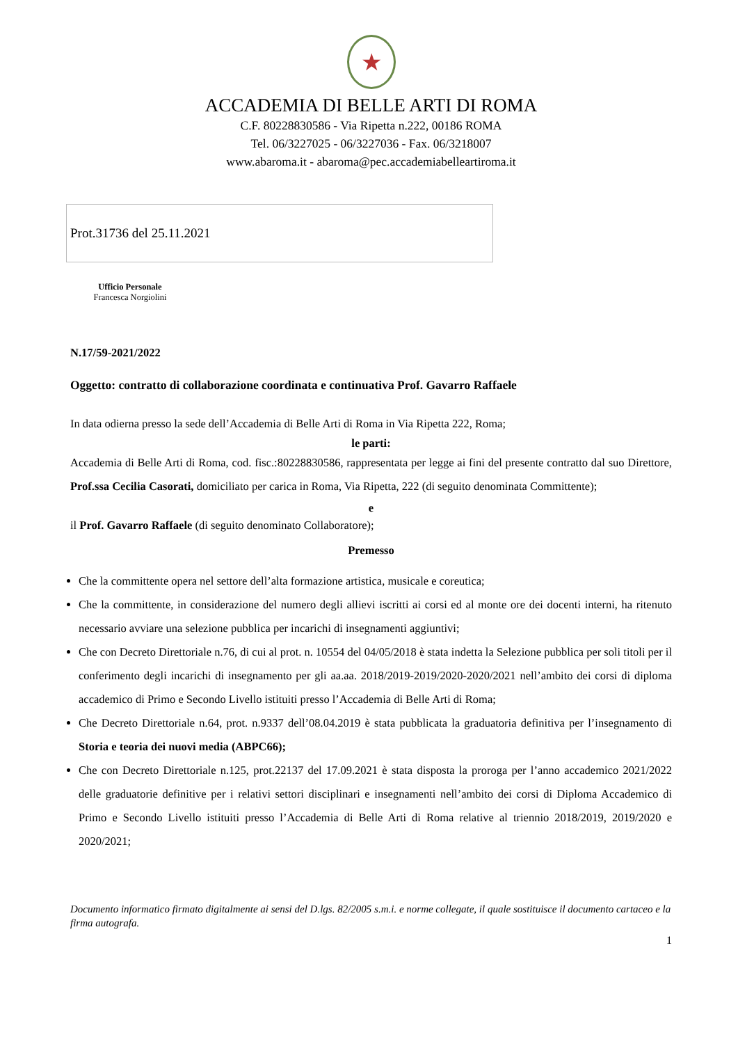★
ACCADEMIA DI BELLE ARTI DI ROMA
C.F. 80228830586 - Via Ripetta n.222, 00186 ROMA
Tel. 06/3227025 - 06/3227036 - Fax. 06/3218007
www.abaroma.it - abaroma@pec.accademiabelleartiroma.it
Prot.31736 del 25.11.2021
Ufficio Personale
Francesca Norgiolini
N.17/59-2021/2022
Oggetto: contratto di collaborazione coordinata e continuativa Prof. Gavarro Raffaele
In data odierna presso la sede dell’Accademia di Belle Arti di Roma in Via Ripetta 222, Roma;
le parti:
Accademia di Belle Arti di Roma, cod. fisc.:80228830586, rappresentata per legge ai fini del presente contratto dal suo Direttore, Prof.ssa Cecilia Casorati, domiciliato per carica in Roma, Via Ripetta, 222 (di seguito denominata Committente);
e
il Prof. Gavarro Raffaele (di seguito denominato Collaboratore);
Premesso
Che la committente opera nel settore dell’alta formazione artistica, musicale e coreutica;
Che la committente, in considerazione del numero degli allievi iscritti ai corsi ed al monte ore dei docenti interni, ha ritenuto necessario avviare una selezione pubblica per incarichi di insegnamenti aggiuntivi;
Che con Decreto Direttoriale n.76, di cui al prot. n. 10554 del 04/05/2018 è stata indetta la Selezione pubblica per soli titoli per il conferimento degli incarichi di insegnamento per gli aa.aa. 2018/2019-2019/2020-2020/2021 nell’ambito dei corsi di diploma accademico di Primo e Secondo Livello istituiti presso l’Accademia di Belle Arti di Roma;
Che Decreto Direttoriale n.64, prot. n.9337 dell’08.04.2019 è stata pubblicata la graduatoria definitiva per l’insegnamento di Storia e teoria dei nuovi media (ABPC66);
Che con Decreto Direttoriale n.125, prot.22137 del 17.09.2021 è stata disposta la proroga per l’anno accademico 2021/2022 delle graduatorie definitive per i relativi settori disciplinari e insegnamenti nell’ambito dei corsi di Diploma Accademico di Primo e Secondo Livello istituiti presso l’Accademia di Belle Arti di Roma relative al triennio 2018/2019, 2019/2020 e 2020/2021;
Documento informatico firmato digitalmente ai sensi del D.lgs. 82/2005 s.m.i. e norme collegate, il quale sostituisce il documento cartaceo e la firma autografa.
1